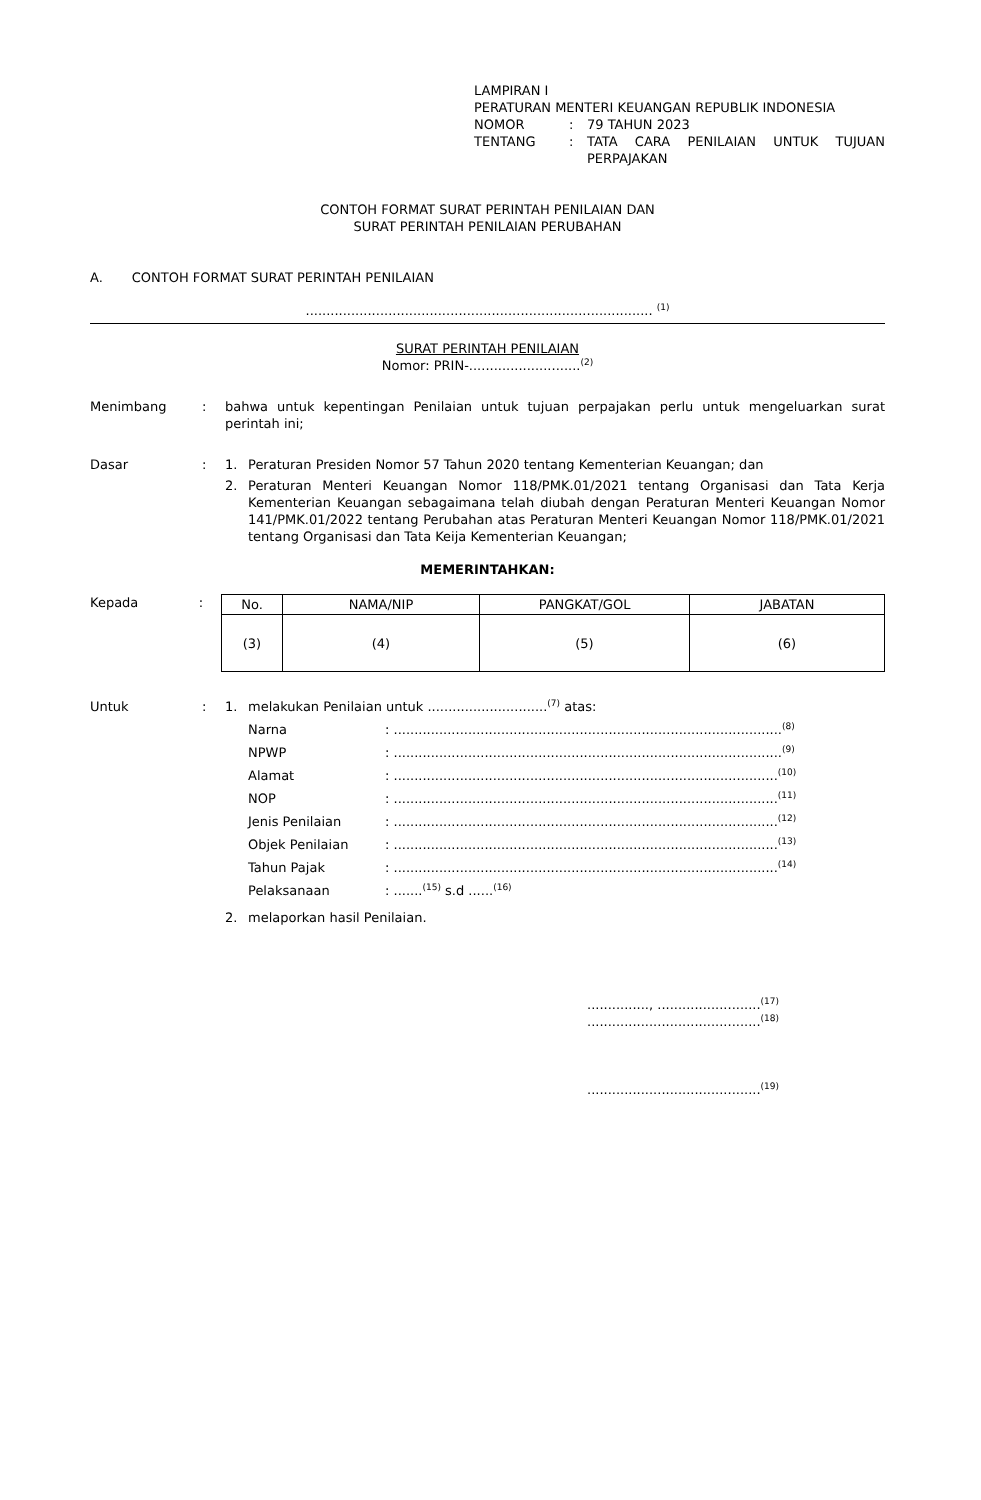LAMPIRAN I
PERATURAN MENTERI KEUANGAN REPUBLIK INDONESIA
| NOMOR | : | 79 TAHUN 2023 |
| TENTANG | : | TATA CARA PENILAIAN UNTUK TUJUAN PERPAJAKAN |
CONTOH FORMAT SURAT PERINTAH PENILAIAN DAN
SURAT PERINTAH PENILAIAN PERUBAHAN
A. CONTOH FORMAT SURAT PERINTAH PENILAIAN
.................................................................................... <sup>(1)</sup>
SURAT PERINTAH PENILAIAN
Nomor: PRIN-...........................<sup>(2)</sup>
Menimbang : bahwa untuk kepentingan Penilaian untuk tujuan perpajakan perlu untuk mengeluarkan surat perintah ini;
Dasar : 1. Peraturan Presiden Nomor 57 Tahun 2020 tentang Kementerian Keuangan; dan
2. Peraturan Menteri Keuangan Nomor 118/PMK.01/2021 tentang Organisasi dan Tata Kerja Kementerian Keuangan sebagaimana telah diubah dengan Peraturan Menteri Keuangan Nomor 141/PMK.01/2022 tentang Perubahan atas Peraturan Menteri Keuangan Nomor 118/PMK.01/2021 tentang Organisasi dan Tata Keija Kementerian Keuangan;
MEMERINTAHKAN:
Kepada :
| No. | NAMA/NIP | PANGKAT/GOL | JABATAN |
| --- | --- | --- | --- |
| (3) | (4) | (5) | (6) |
Untuk : 1. melakukan Penilaian untuk .............................<sup>(7)</sup> atas:
Narna : ..............................................................................................<sup>(8)</sup>
NPWP : ..............................................................................................<sup>(9)</sup>
Alamat : .............................................................................................<sup>(10)</sup>
NOP : .............................................................................................<sup>(11)</sup>
Jenis Penilaian : .............................................................................................<sup>(12)</sup>
Objek Penilaian : .............................................................................................<sup>(13)</sup>
Tahun Pajak : .............................................................................................<sup>(14)</sup>
Pelaksanaan : .......<sup>(15)</sup> s.d ......<sup>(16)</sup>
2. melaporkan hasil Penilaian.
..............., .........................<sup>(17)</sup>
..........................................<sup>(18)</sup>
..........................................<sup>(19)</sup>